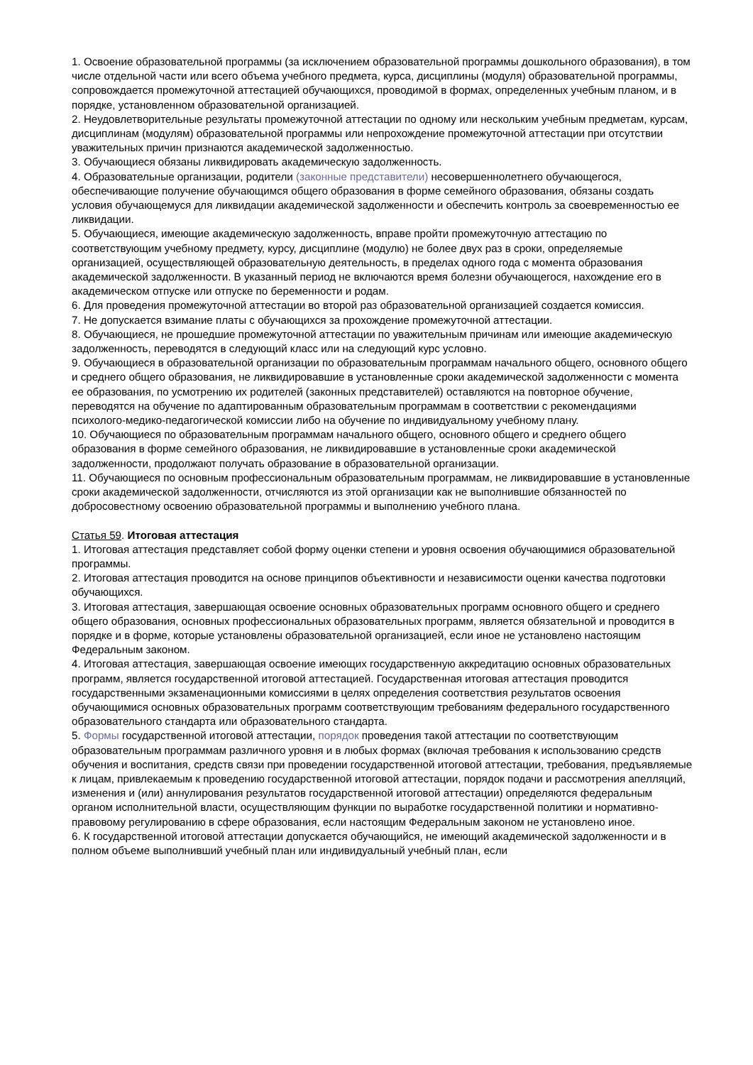1. Освоение образовательной программы (за исключением образовательной программы дошкольного образования), в том числе отдельной части или всего объема учебного предмета, курса, дисциплины (модуля) образовательной программы, сопровождается промежуточной аттестацией обучающихся, проводимой в формах, определенных учебным планом, и в порядке, установленном образовательной организацией.
2. Неудовлетворительные результаты промежуточной аттестации по одному или нескольким учебным предметам, курсам, дисциплинам (модулям) образовательной программы или непрохождение промежуточной аттестации при отсутствии уважительных причин признаются академической задолженностью.
3. Обучающиеся обязаны ликвидировать академическую задолженность.
4. Образовательные организации, родители (законные представители) несовершеннолетнего обучающегося, обеспечивающие получение обучающимся общего образования в форме семейного образования, обязаны создать условия обучающемуся для ликвидации академической задолженности и обеспечить контроль за своевременностью ее ликвидации.
5. Обучающиеся, имеющие академическую задолженность, вправе пройти промежуточную аттестацию по соответствующим учебному предмету, курсу, дисциплине (модулю) не более двух раз в сроки, определяемые организацией, осуществляющей образовательную деятельность, в пределах одного года с момента образования академической задолженности. В указанный период не включаются время болезни обучающегося, нахождение его в академическом отпуске или отпуске по беременности и родам.
6. Для проведения промежуточной аттестации во второй раз образовательной организацией создается комиссия.
7. Не допускается взимание платы с обучающихся за прохождение промежуточной аттестации.
8. Обучающиеся, не прошедшие промежуточной аттестации по уважительным причинам или имеющие академическую задолженность, переводятся в следующий класс или на следующий курс условно.
9. Обучающиеся в образовательной организации по образовательным программам начального общего, основного общего и среднего общего образования, не ликвидировавшие в установленные сроки академической задолженности с момента ее образования, по усмотрению их родителей (законных представителей) оставляются на повторное обучение, переводятся на обучение по адаптированным образовательным программам в соответствии с рекомендациями психолого-медико-педагогической комиссии либо на обучение по индивидуальному учебному плану.
10. Обучающиеся по образовательным программам начального общего, основного общего и среднего общего образования в форме семейного образования, не ликвидировавшие в установленные сроки академической задолженности, продолжают получать образование в образовательной организации.
11. Обучающиеся по основным профессиональным образовательным программам, не ликвидировавшие в установленные сроки академической задолженности, отчисляются из этой организации как не выполнившие обязанностей по добросовестному освоению образовательной программы и выполнению учебного плана.
Статья 59. Итоговая аттестация
1. Итоговая аттестация представляет собой форму оценки степени и уровня освоения обучающимися образовательной программы.
2. Итоговая аттестация проводится на основе принципов объективности и независимости оценки качества подготовки обучающихся.
3. Итоговая аттестация, завершающая освоение основных образовательных программ основного общего и среднего общего образования, основных профессиональных образовательных программ, является обязательной и проводится в порядке и в форме, которые установлены образовательной организацией, если иное не установлено настоящим Федеральным законом.
4. Итоговая аттестация, завершающая освоение имеющих государственную аккредитацию основных образовательных программ, является государственной итоговой аттестацией. Государственная итоговая аттестация проводится государственными экзаменационными комиссиями в целях определения соответствия результатов освоения обучающимися основных образовательных программ соответствующим требованиям федерального государственного образовательного стандарта или образовательного стандарта.
5. Формы государственной итоговой аттестации, порядок проведения такой аттестации по соответствующим образовательным программам различного уровня и в любых формах (включая требования к использованию средств обучения и воспитания, средств связи при проведении государственной итоговой аттестации, требования, предъявляемые к лицам, привлекаемым к проведению государственной итоговой аттестации, порядок подачи и рассмотрения апелляций, изменения и (или) аннулирования результатов государственной итоговой аттестации) определяются федеральным органом исполнительной власти, осуществляющим функции по выработке государственной политики и нормативно-правовому регулированию в сфере образования, если настоящим Федеральным законом не установлено иное.
6. К государственной итоговой аттестации допускается обучающийся, не имеющий академической задолженности и в полном объеме выполнивший учебный план или индивидуальный учебный план, если